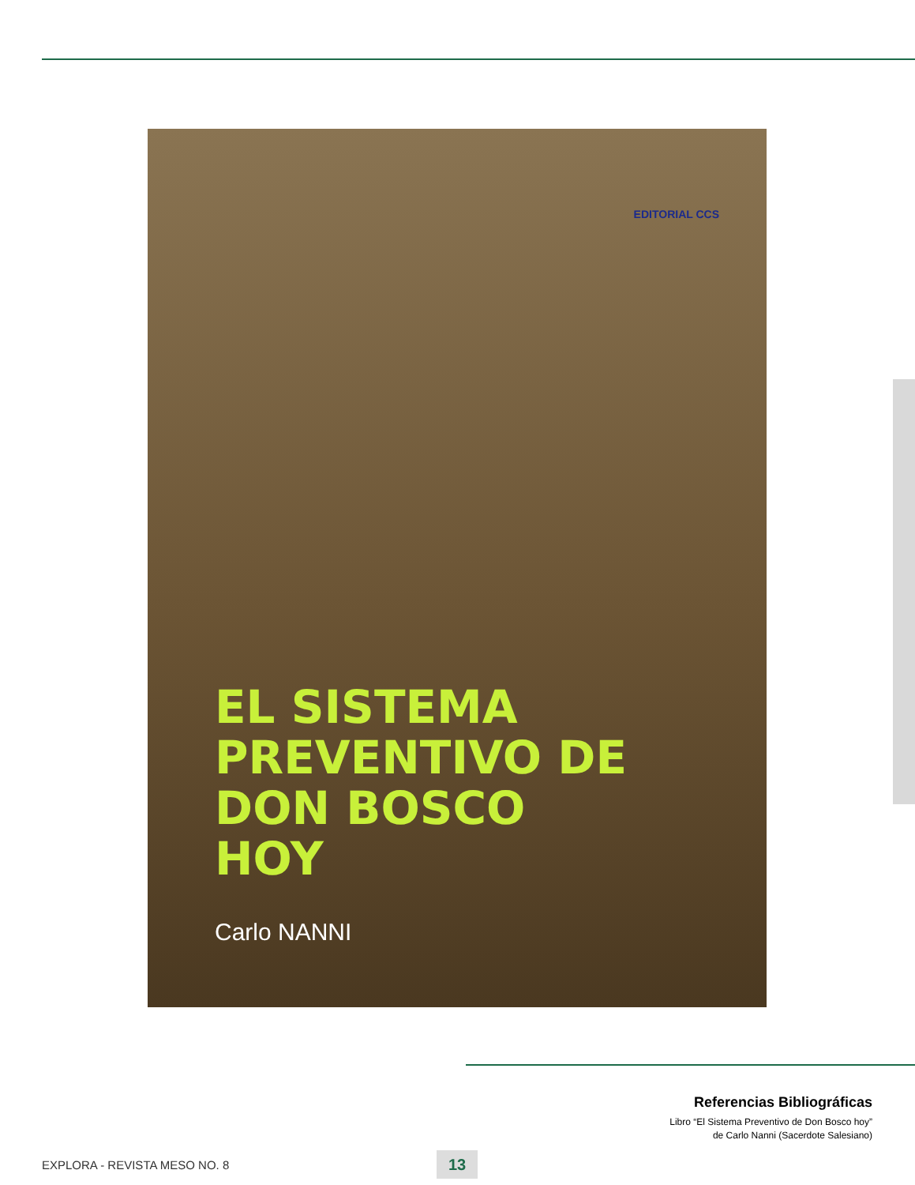EDITORIAL CCS
EL SISTEMA
PREVENTIVO DE
DON BOSCO
HOY
Carlo NANNI
Referencias Bibliográficas
Libro “El Sistema Preventivo de Don Bosco hoy”
de Carlo Nanni (Sacerdote Salesiano)
EXPLORA - REVISTA MESO NO. 8 13